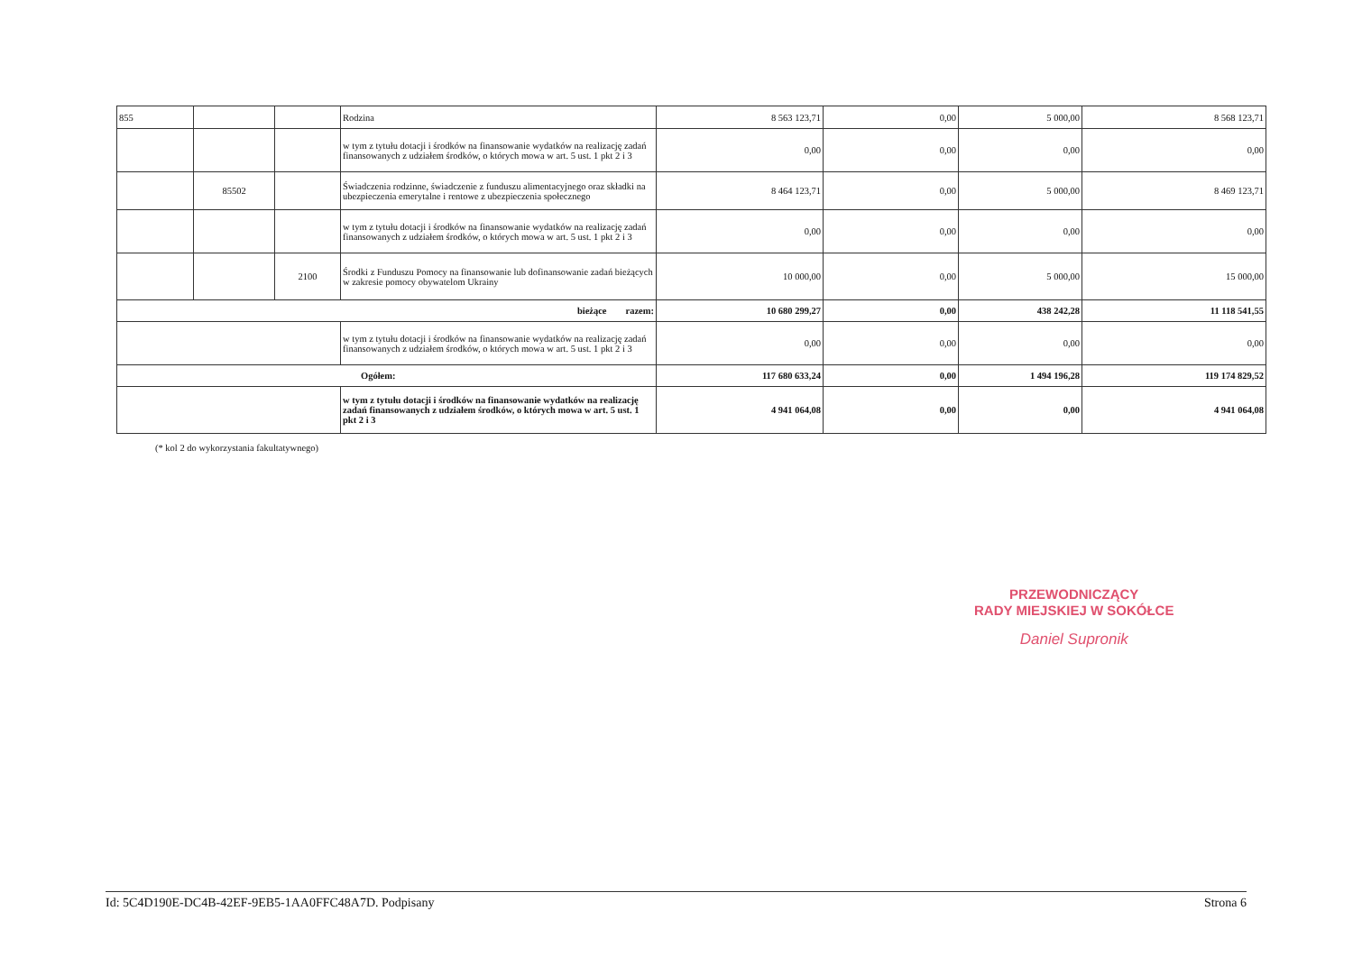| 855 | | | Rodzina | 8 563 123,71 | 0,00 | 5 000,00 | 8 568 123,71 |
| | | | w tym z tytułu dotacji i środków na finansowanie wydatków na realizację zadań finansowanych z udziałem środków, o których mowa w art. 5 ust. 1 pkt 2 i 3 | 0,00 | 0,00 | 0,00 | 0,00 |
| | 85502 | | Świadczenia rodzinne, świadczenie z funduszu alimentacyjnego oraz składki na ubezpieczenia emerytalne i rentowe z ubezpieczenia społecznego | 8 464 123,71 | 0,00 | 5 000,00 | 8 469 123,71 |
| | | | w tym z tytułu dotacji i środków na finansowanie wydatków na realizację zadań finansowanych z udziałem środków, o których mowa w art. 5 ust. 1 pkt 2 i 3 | 0,00 | 0,00 | 0,00 | 0,00 |
| | | 2100 | Środki z Funduszu Pomocy na finansowanie lub dofinansowanie zadań bieżących w zakresie pomocy obywatelom Ukrainy | 10 000,00 | 0,00 | 5 000,00 | 15 000,00 |
| bieżące razem: | | | | 10 680 299,27 | 0,00 | 438 242,28 | 11 118 541,55 |
| | | | w tym z tytułu dotacji i środków na finansowanie wydatków na realizację zadań finansowanych z udziałem środków, o których mowa w art. 5 ust. 1 pkt 2 i 3 | 0,00 | 0,00 | 0,00 | 0,00 |
| Ogółem: | | | | 117 680 633,24 | 0,00 | 1 494 196,28 | 119 174 829,52 |
| | | | w tym z tytułu dotacji i środków na finansowanie wydatków na realizację zadań finansowanych z udziałem środków, o których mowa w art. 5 ust. 1 pkt 2 i 3 | 4 941 064,08 | 0,00 | 0,00 | 4 941 064,08 |
(* kol 2 do wykorzystania fakultatywnego)
PRZEWODNICZĄCY
RADY MIEJSKIEJ W SOKÓŁCE
Daniel Supronik
Id: 5C4D190E-DC4B-42EF-9EB5-1AA0FFC48A7D. Podpisany Strona 6